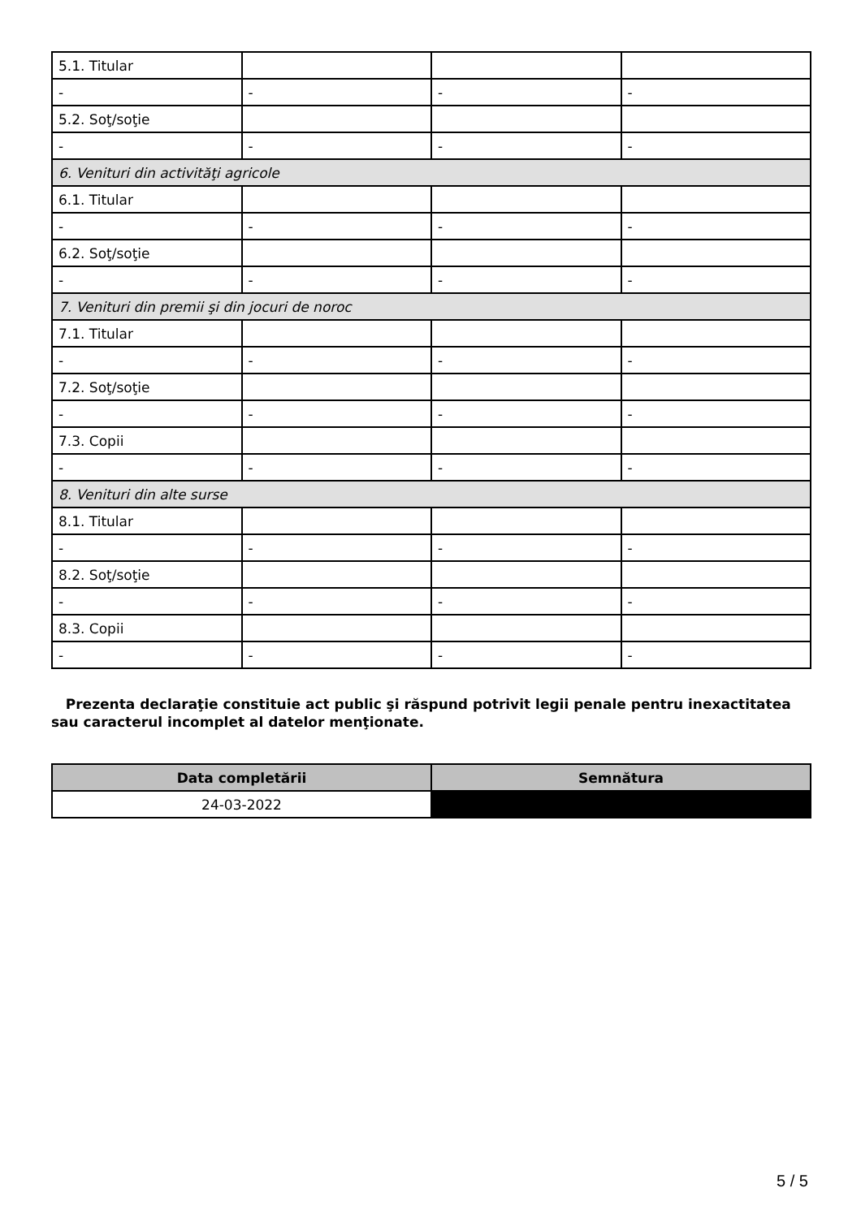| 5.1. Titular | | | |
| - | - | - | - |
| 5.2. Soţ/soţie | | | |
| - | - | - | - |
| 6. Venituri din activităţi agricole | | | |
| 6.1. Titular | | | |
| - | - | - | - |
| 6.2. Soţ/soţie | | | |
| - | - | - | - |
| 7. Venituri din premii şi din jocuri de noroc | | | |
| 7.1. Titular | | | |
| - | - | - | - |
| 7.2. Soţ/soţie | | | |
| - | - | - | - |
| 7.3. Copii | | | |
| - | - | - | - |
| 8. Venituri din alte surse | | | |
| 8.1. Titular | | | |
| - | - | - | - |
| 8.2. Soţ/soţie | | | |
| - | - | - | - |
| 8.3. Copii | | | |
| - | - | - | - |
Prezenta declaraţie constituie act public şi răspund potrivit legii penale pentru inexactitatea sau caracterul incomplet al datelor menţionate.
| Data completării | Semnătura |
| --- | --- |
| 24-03-2022 | |
5 / 5